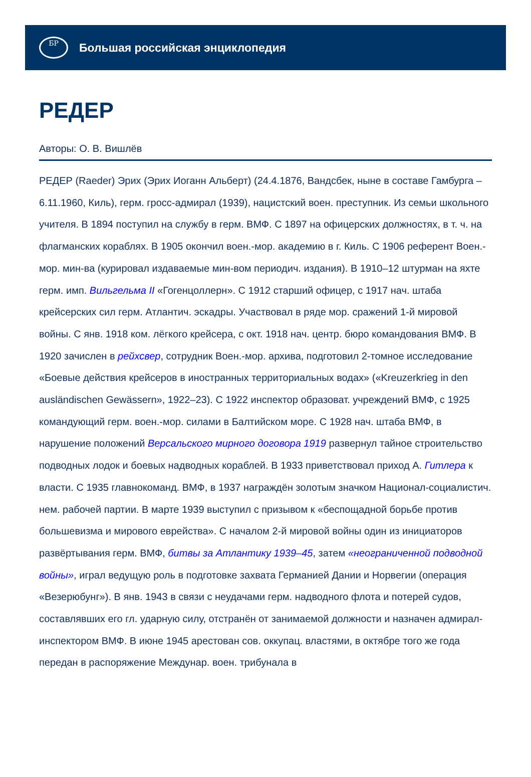БР
Большая российская энциклопедия
РЕДЕР
Авторы: О. В. Вишлёв
РЕДЕР (Raeder) Эрих (Эрих Иоганн Альберт) (24.4.1876, Вандсбек, ныне в составе Гамбурга – 6.11.1960, Киль), герм. гросс-адмирал (1939), нацистский воен. преступник. Из семьи школьного учителя. В 1894 поступил на службу в герм. ВМФ. С 1897 на офицерских должностях, в т. ч. на флагманских кораблях. В 1905 окончил воен.-мор. академию в г. Киль. С 1906 референт Воен.-мор. мин-ва (курировал издаваемые мин-вом периодич. издания). В 1910–12 штурман на яхте герм. имп. Вильгельма II «Гогенцоллерн». С 1912 старший офицер, с 1917 нач. штаба крейсерских сил герм. Атлантич. эскадры. Участвовал в ряде мор. сражений 1-й мировой войны. С янв. 1918 ком. лёгкого крейсера, с окт. 1918 нач. центр. бюро командования ВМФ. В 1920 зачислен в рейхсвер, сотрудник Воен.-мор. архива, подготовил 2-томное исследование «Боевые действия крейсеров в иностранных территориальных водах» («Kreuzerkrieg in den ausländischen Gewässern», 1922–23). С 1922 инспектор образоват. учреждений ВМФ, с 1925 командующий герм. воен.-мор. силами в Балтийском море. С 1928 нач. штаба ВМФ, в нарушение положений Версальского мирного договора 1919 развернул тайное строительство подводных лодок и боевых надводных кораблей. В 1933 приветствовал приход А. Гитлера к власти. С 1935 главнокоманд. ВМФ, в 1937 награждён золотым значком Национал-социалистич. нем. рабочей партии. В марте 1939 выступил с призывом к «беспощадной борьбе против большевизма и мирового еврейства». С началом 2-й мировой войны один из инициаторов развёртывания герм. ВМФ, битвы за Атлантику 1939–45, затем «неограниченной подводной войны», играл ведущую роль в подготовке захвата Германией Дании и Норвегии (операция «Везерюбунг»). В янв. 1943 в связи с неудачами герм. надводного флота и потерей судов, составлявших его гл. ударную силу, отстранён от занимаемой должности и назначен адмирал-инспектором ВМФ. В июне 1945 арестован сов. оккупац. властями, в октябре того же года передан в распоряжение Междунар. воен. трибунала в